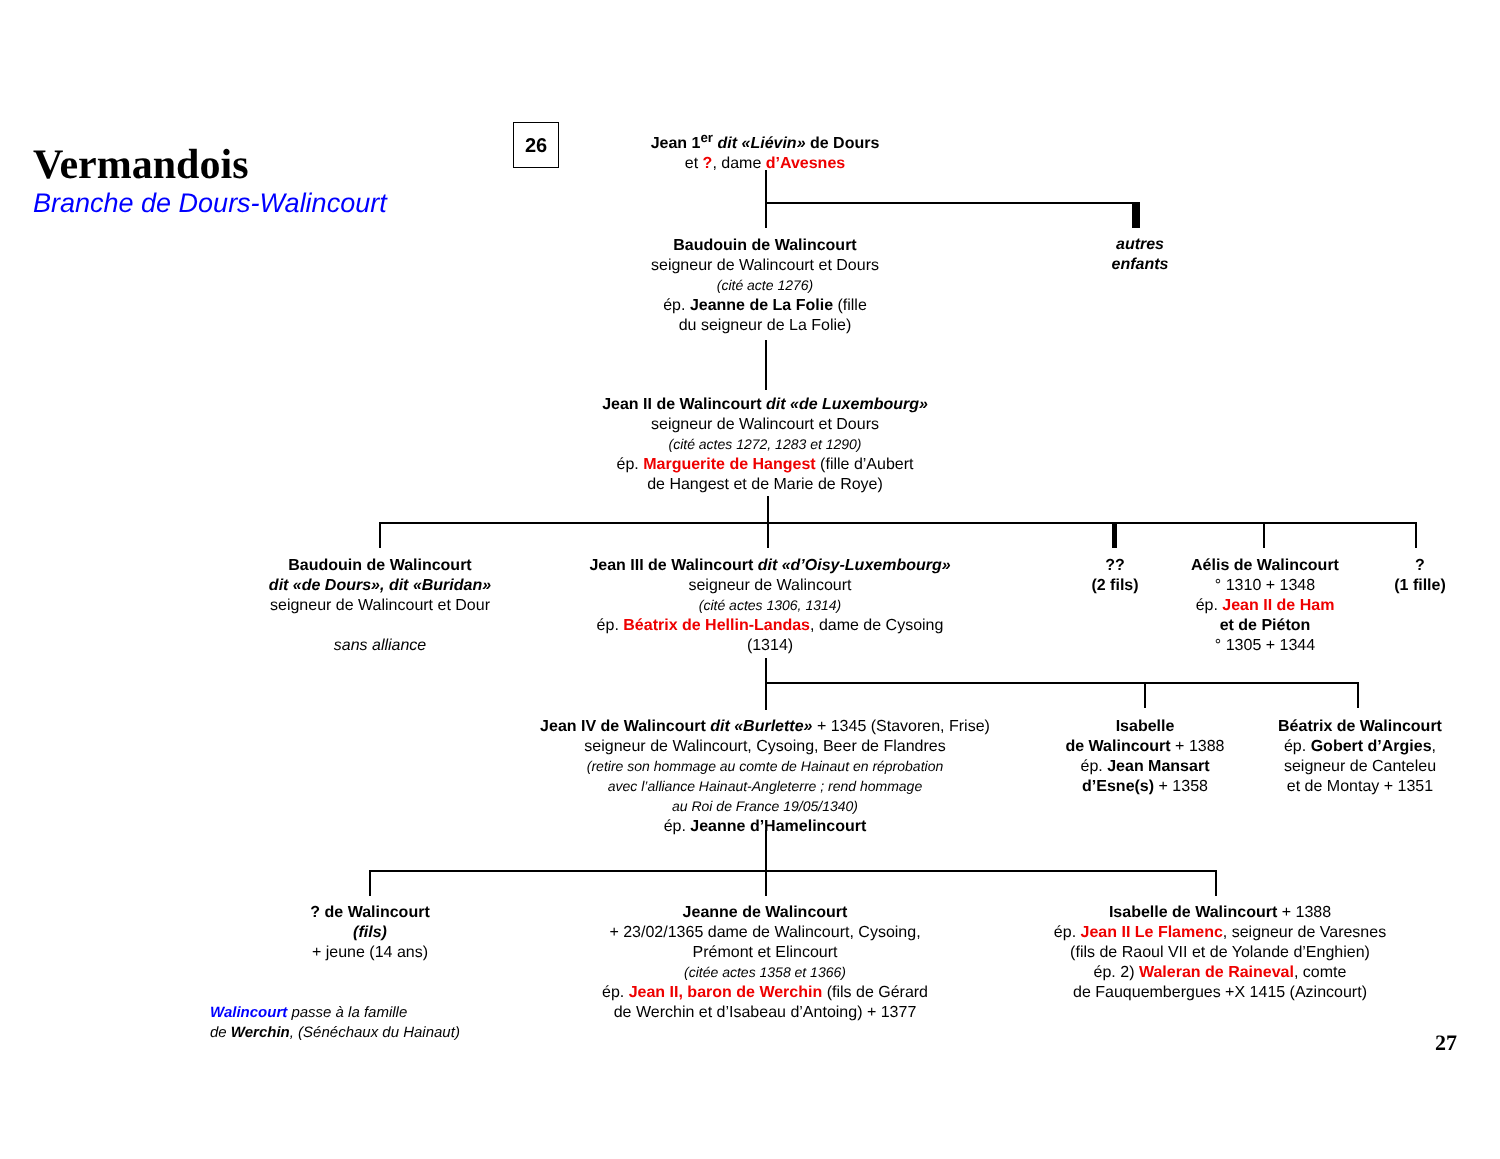Vermandois
Branche de Dours-Walincourt
26
Jean 1<sup>er</sup> dit «Liévin» de Dours
et ?, dame d’Avesnes
autres
enfants
Baudouin de Walincourt
seigneur de Walincourt et Dours
(cité acte 1276)
ép. Jeanne de La Folie (fille
du seigneur de La Folie)
Jean II de Walincourt dit «de Luxembourg»
seigneur de Walincourt et Dours
(cité actes 1272, 1283 et 1290)
ép. Marguerite de Hangest (fille d’Aubert
de Hangest et de Marie de Roye)
Baudouin de Walincourt
dit «de Dours», dit «Buridan»
seigneur de Walincourt et Dour
sans alliance
Jean III de Walincourt dit «d’Oisy-Luxembourg»
seigneur de Walincourt
(cité actes 1306, 1314)
ép. Béatrix de Hellin-Landas, dame de Cysoing
(1314)
??
(2 fils)
Aélis de Walincourt
° 1310 + 1348
ép. Jean II de Ham
et de Piéton
° 1305 + 1344
?
(1 fille)
Jean IV de Walincourt dit «Burlette» + 1345 (Stavoren, Frise)
seigneur de Walincourt, Cysoing, Beer de Flandres
(retire son hommage au comte de Hainaut en réprobation
avec l’alliance Hainaut-Angleterre ; rend hommage
au Roi de France 19/05/1340)
ép. Jeanne d’Hamelincourt
Isabelle
de Walincourt + 1388
ép. Jean Mansart
d’Esne(s) + 1358
Béatrix de Walincourt
ép. Gobert d’Argies,
seigneur de Canteleu
et de Montay + 1351
? de Walincourt
(fils)
+ jeune (14 ans)
Jeanne de Walincourt
+ 23/02/1365 dame de Walincourt, Cysoing,
Prémont et Elincourt
(citée actes 1358 et 1366)
ép. Jean II, baron de Werchin (fils de Gérard
de Werchin et d’Isabeau d’Antoing) + 1377
Isabelle de Walincourt + 1388
ép. Jean II Le Flamenc, seigneur de Varesnes
(fils de Raoul VII et de Yolande d’Enghien)
ép. 2) Waleran de Raineval, comte
de Fauquembergues +X 1415 (Azincourt)
Walincourt passe à la famille
de Werchin, (Sénéchaux du Hainaut)
27